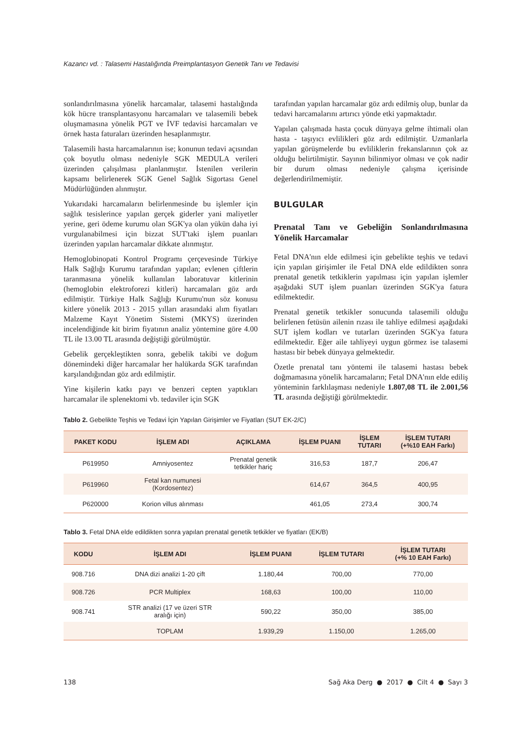Kazancı vd. : Talasemi Hastalığında Preimplantasyon Genetik Tanı ve Tedavisi
sonlandırılmasına yönelik harcamalar, talasemi hastalığında kök hücre transplantasyonu harcamaları ve talasemili bebek oluşmamasına yönelik PGT ve İVF tedavisi harcamaları ve örnek hasta faturaları üzerinden hesaplanmıştır.
Talasemili hasta harcamalarının ise; konunun tedavi açısından çok boyutlu olması nedeniyle SGK MEDULA verileri üzerinden çalışılması planlanmıştır. İstenilen verilerin kapsamı belirlenerek SGK Genel Sağlık Sigortası Genel Müdürlüğünden alınmıştır.
Yukarıdaki harcamaların belirlenmesinde bu işlemler için sağlık tesislerince yapılan gerçek giderler yani maliyetler yerine, geri ödeme kurumu olan SGK'ya olan yükün daha iyi vurgulanabilmesi için bizzat SUT'taki işlem puanları üzerinden yapılan harcamalar dikkate alınmıştır.
Hemoglobinopati Kontrol Programı çerçevesinde Türkiye Halk Sağlığı Kurumu tarafından yapılan; evlenen çiftlerin taranmasına yönelik kullanılan laboratuvar kitlerinin (hemoglobin elektroforezi kitleri) harcamaları göz ardı edilmiştir. Türkiye Halk Sağlığı Kurumu'nun söz konusu kitlere yönelik 2013 - 2015 yılları arasındaki alım fiyatları Malzeme Kayıt Yönetim Sistemi (MKYS) üzerinden incelendiğinde kit birim fiyatının analiz yöntemine göre 4.00 TL ile 13.00 TL arasında değiştiği görülmüştür.
Gebelik gerçekleştikten sonra, gebelik takibi ve doğum dönemindeki diğer harcamalar her halükarda SGK tarafından karşılandığından göz ardı edilmiştir.
Yine kişilerin katkı payı ve benzeri cepten yaptıkları harcamalar ile splenektomi vb. tedaviler için SGK
tarafından yapılan harcamalar göz ardı edilmiş olup, bunlar da tedavi harcamalarını artırıcı yönde etki yapmaktadır.
Yapılan çalışmada hasta çocuk dünyaya gelme ihtimali olan hasta - taşıyıcı evlilikleri göz ardı edilmiştir. Uzmanlarla yapılan görüşmelerde bu evliliklerin frekanslarının çok az olduğu belirtilmiştir. Sayının bilinmiyor olması ve çok nadir bir durum olması nedeniyle çalışma içerisinde değerlendirilmemiştir.
BULGULAR
Prenatal Tanı ve Gebeliğin Sonlandırılmasına Yönelik Harcamalar
Fetal DNA'nın elde edilmesi için gebelikte teşhis ve tedavi için yapılan girişimler ile Fetal DNA elde edildikten sonra prenatal genetik tetkiklerin yapılması için yapılan işlemler aşağıdaki SUT işlem puanları üzerinden SGK'ya fatura edilmektedir.
Prenatal genetik tetkikler sonucunda talasemili olduğu belirlenen fetüsün ailenin rızası ile tahliye edilmesi aşağıdaki SUT işlem kodları ve tutarları üzerinden SGK'ya fatura edilmektedir. Eğer aile tahliyeyi uygun görmez ise talasemi hastası bir bebek dünyaya gelmektedir.
Özetle prenatal tanı yöntemi ile talasemi hastası bebek doğmamasına yönelik harcamaların; Fetal DNA'nın elde ediliş yönteminin farklılaşması nedeniyle 1.807,08 TL ile 2.001,56 TL arasında değiştiği görülmektedir.
Tablo 2. Gebelikte Teşhis ve Tedavi İçin Yapılan Girişimler ve Fiyatları (SUT EK-2/C)
| PAKET KODU | İŞLEM ADI | AÇIKLAMA | İŞLEM PUANI | İŞLEM TUTARI | İŞLEM TUTARI (+%10 EAH Farkı) |
| --- | --- | --- | --- | --- | --- |
| P619950 | Amniyosentez | Prenatal genetik tetkikler hariç | 316,53 | 187,7 | 206,47 |
| P619960 | Fetal kan numunesi (Kordosentez) | | 614,67 | 364,5 | 400,95 |
| P620000 | Korion villus alınması | | 461,05 | 273,4 | 300,74 |
Tablo 3. Fetal DNA elde edildikten sonra yapılan prenatal genetik tetkikler ve fiyatları (EK/B)
| KODU | İŞLEM ADI | İŞLEM PUANI | İŞLEM TUTARI | İŞLEM TUTARI (+% 10 EAH Farkı) |
| --- | --- | --- | --- | --- |
| 908.716 | DNA dizi analizi 1-20 çift | 1.180,44 | 700,00 | 770,00 |
| 908.726 | PCR Multiplex | 168,63 | 100,00 | 110,00 |
| 908.741 | STR analizi (17 ve üzeri STR aralığı için) | 590,22 | 350,00 | 385,00 |
| | TOPLAM | 1.939,29 | 1.150,00 | 1.265,00 |
138 Sağ Aka Derg ● 2017 ● Cilt 4 ● Sayı 3